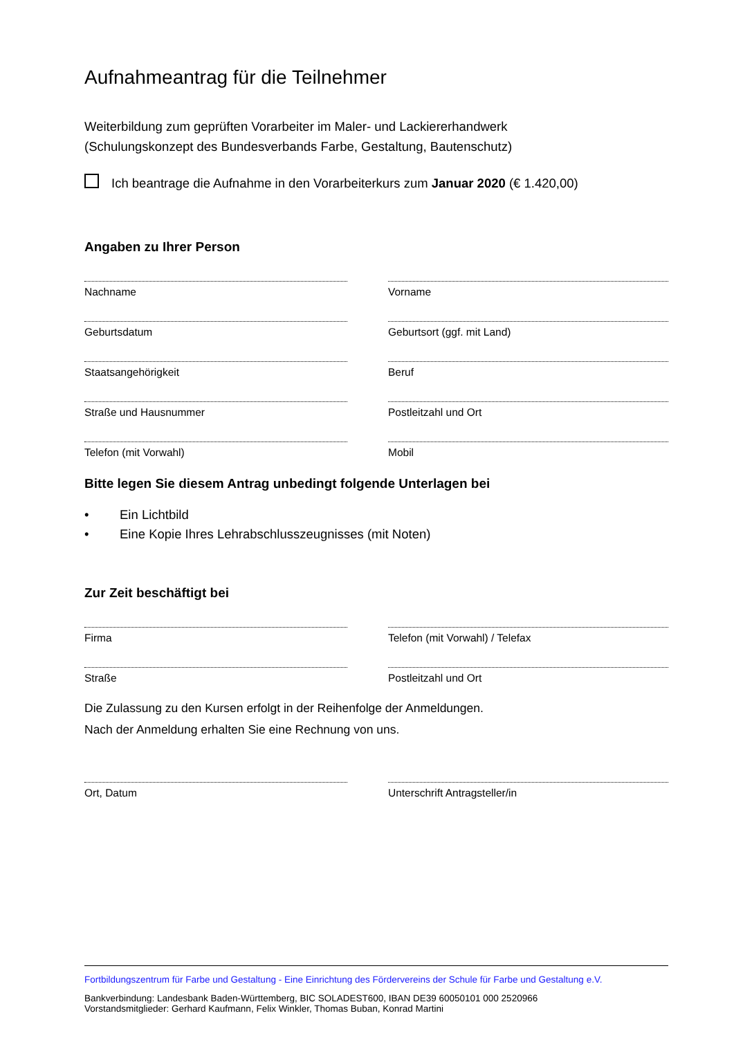Aufnahmeantrag für die Teilnehmer
Weiterbildung zum geprüften Vorarbeiter im Maler- und Lackiererhandwerk
(Schulungskonzept des Bundesverbands Farbe, Gestaltung, Bautenschutz)
Ich beantrage die Aufnahme in den Vorarbeiterkurs zum Januar 2020 (€ 1.420,00)
Angaben zu Ihrer Person
Nachname Vorname
Geburtsdatum Geburtsort (ggf. mit Land)
Staatsangehörigkeit Beruf
Straße und Hausnummer Postleitzahl und Ort
Telefon (mit Vorwahl) Mobil
Bitte legen Sie diesem Antrag unbedingt folgende Unterlagen bei
• Ein Lichtbild
• Eine Kopie Ihres Lehrabschlusszeugnisses (mit Noten)
Zur Zeit beschäftigt bei
Firma Telefon (mit Vorwahl) / Telefax
Straße Postleitzahl und Ort
Die Zulassung zu den Kursen erfolgt in der Reihenfolge der Anmeldungen.
Nach der Anmeldung erhalten Sie eine Rechnung von uns.
Ort, Datum Unterschrift Antragsteller/in
Fortbildungszentrum für Farbe und Gestaltung - Eine Einrichtung des Fördervereins der Schule für Farbe und Gestaltung e.V.
Bankverbindung: Landesbank Baden-Württemberg, BIC SOLADEST600, IBAN DE39 60050101 000 2520966
Vorstandsmitglieder: Gerhard Kaufmann, Felix Winkler, Thomas Buban, Konrad Martini